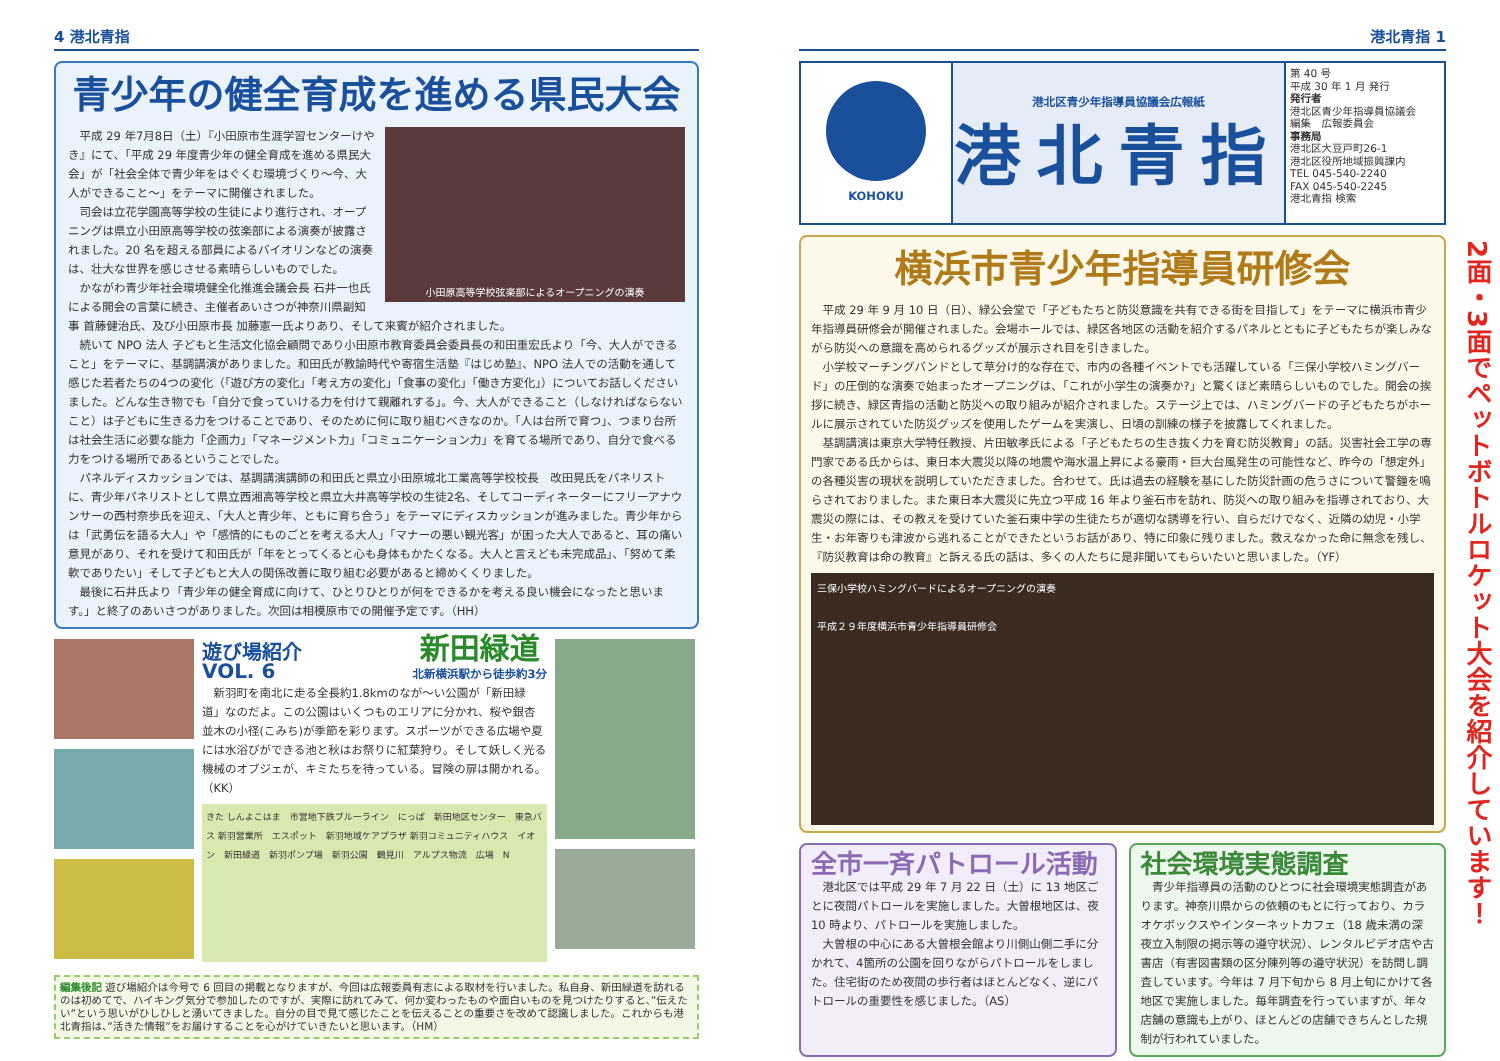4 港北青指
青少年の健全育成を進める県民大会
小田原高等学校弦楽部によるオープニングの演奏
平成 29 年7月8日（土）『小田原市生涯学習センターけやき』にて、「平成 29 年度青少年の健全育成を進める県民大会」が「社会全体で青少年をはぐくむ環境づくり～今、大人ができること～」をテーマに開催されました。
司会は立花学園高等学校の生徒により進行され、オープニングは県立小田原高等学校の弦楽部による演奏が披露されました。20 名を超える部員によるバイオリンなどの演奏は、壮大な世界を感じさせる素晴らしいものでした。
かながわ青少年社会環境健全化推進会議会長 石井一也氏による開会の言葉に続き、主催者あいさつが神奈川県副知事 首藤健治氏、及び小田原市長 加藤憲一氏よりあり、そして来賓が紹介されました。
続いて NPO 法人 子どもと生活文化協会顧問であり小田原市教育委員会委員長の和田重宏氏より「今、大人ができること」をテーマに、基調講演がありました。和田氏が教諭時代や寄宿生活塾『はじめ塾』、NPO 法人での活動を通して感じた若者たちの4つの変化（「遊び方の変化」「考え方の変化」「食事の変化」「働き方変化」）についてお話しくださいました。どんな生き物でも「自分で食っていける力を付けて親離れする」。今、大人ができること（しなければならないこと）は子どもに生きる力をつけることであり、そのために何に取り組むべきなのか。「人は台所で育つ」、つまり台所は社会生活に必要な能力「企画力」「マネージメント力」「コミュニケーション力」を育てる場所であり、自分で食べる力をつける場所であるということでした。
パネルディスカッションでは、基調講演講師の和田氏と県立小田原城北工業高等学校校長　改田晃氏をパネリストに、青少年パネリストとして県立西湘高等学校と県立大井高等学校の生徒2名、そしてコーディネーターにフリーアナウンサーの西村奈歩氏を迎え、「大人と青少年、ともに育ち合う」をテーマにディスカッションが進みました。青少年からは「武勇伝を語る大人」や「感情的にものごとを考える大人」「マナーの悪い観光客」が困った大人であると、耳の痛い意見があり、それを受けて和田氏が「年をとってくると心も身体もかたくなる。大人と言えども未完成品」、「努めて柔軟でありたい」そして子どもと大人の関係改善に取り組む必要があると締めくくりました。
最後に石井氏より「青少年の健全育成に向けて、ひとりひとりが何をできるかを考える良い機会になったと思います。」と終了のあいさつがありました。次回は相模原市での開催予定です。（HH）
遊び場紹介
VOL. 6
新田緑道
北新横浜駅から徒歩約3分
新羽町を南北に走る全長約1.8kmのなが～い公園が「新田緑道」なのだよ。この公園はいくつものエリアに分かれ、桜や銀杏並木の小径(こみち)が季節を彩ります。スポーツができる広場や夏には水浴びができる池と秋はお祭りに紅葉狩り。そして妖しく光る機械のオブジェが、キミたちを待っている。冒険の扉は開かれる。（KK）
きた しんよこはま　市営地下鉄ブルーライン　にっぱ　新田地区センター　東急バス 新羽営業所　エスポット　新羽地域ケアプラザ 新羽コミュニティハウス　イオン　新田緑道　新羽ポンプ場　新羽公園　鶴見川　アルプス物流　広場　N
編集後記 遊び場紹介は今号で 6 回目の掲載となりますが、今回は広報委員有志による取材を行いました。私自身、新田緑道を訪れるのは初めてで、ハイキング気分で参加したのですが、実際に訪れてみて、何か変わったものや面白いものを見つけたりすると、”伝えたい”という思いがひしひしと湧いてきました。自分の目で見て感じたことを伝えることの重要さを改めて認識しました。これからも港北青指は、”活きた情報”をお届けすることを心がけていきたいと思います。（HM）
港北青指 1
KOHOKU
港北区青少年指導員協議会広報紙
港北青指
第 40 号
平成 30 年 1 月 発行
発行者
港北区青少年指導員協議会
編集　広報委員会
事務局
港北区大豆戸町26-1
港北区役所地域振興課内
TEL 045-540-2240
FAX 045-540-2245
港北青指 検索
横浜市青少年指導員研修会
平成 29 年 9 月 10 日（日）、緑公会堂で「子どもたちと防災意識を共有できる街を目指して」をテーマに横浜市青少年指導員研修会が開催されました。会場ホールでは、緑区各地区の活動を紹介するパネルとともに子どもたちが楽しみながら防災への意識を高められるグッズが展示され目を引きました。
小学校マーチングバンドとして草分け的な存在で、市内の各種イベントでも活躍している「三保小学校ハミングバード」の圧倒的な演奏で始まったオープニングは、「これが小学生の演奏か?」と驚くほど素晴らしいものでした。開会の挨拶に続き、緑区青指の活動と防災への取り組みが紹介されました。ステージ上では、ハミングバードの子どもたちがホールに展示されていた防災グッズを使用したゲームを実演し、日頃の訓練の様子を披露してくれました。
基調講演は東京大学特任教授、片田敏孝氏による「子どもたちの生き抜く力を育む防災教育」の話。災害社会工学の専門家である氏からは、東日本大震災以降の地震や海水温上昇による豪雨・巨大台風発生の可能性など、昨今の「想定外」の各種災害の現状を説明していただきました。合わせて、氏は過去の経験を基にした防災計画の危うさについて警鐘を鳴らされておりました。また東日本大震災に先立つ平成 16 年より釜石市を訪れ、防災への取り組みを指導されており、大震災の際には、その教えを受けていた釜石東中学の生徒たちが適切な誘導を行い、自らだけでなく、近隣の幼児・小学生・お年寄りも津波から逃れることができたというお話があり、特に印象に残りました。救えなかった命に無念を残し、『防災教育は命の教育』と訴える氏の話は、多くの人たちに是非聞いてもらいたいと思いました。（YF）
三保小学校ハミングバードによるオープニングの演奏
平成２９年度横浜市青少年指導員研修会
全市一斉パトロール活動
港北区では平成 29 年 7 月 22 日（土）に 13 地区ごとに夜間パトロールを実施しました。大曽根地区は、夜 10 時より、パトロールを実施しました。
大曽根の中心にある大曽根会館より川側山側二手に分かれて、4箇所の公園を回りながらパトロールをしました。住宅街のため夜間の歩行者はほとんどなく、逆にパトロールの重要性を感じました。（AS）
社会環境実態調査
青少年指導員の活動のひとつに社会環境実態調査があります。神奈川県からの依頼のもとに行っており、カラオケボックスやインターネットカフェ（18 歳未満の深夜立入制限の掲示等の遵守状況）、レンタルビデオ店や古書店（有害図書類の区分陳列等の遵守状況）を訪問し調査しています。今年は 7 月下旬から 8 月上旬にかけて各地区で実施しました。毎年調査を行っていますが、年々店舗の意識も上がり、ほとんどの店舗できちんとした規制が行われていました。
2面・3面でペットボトルロケット大会を紹介しています！